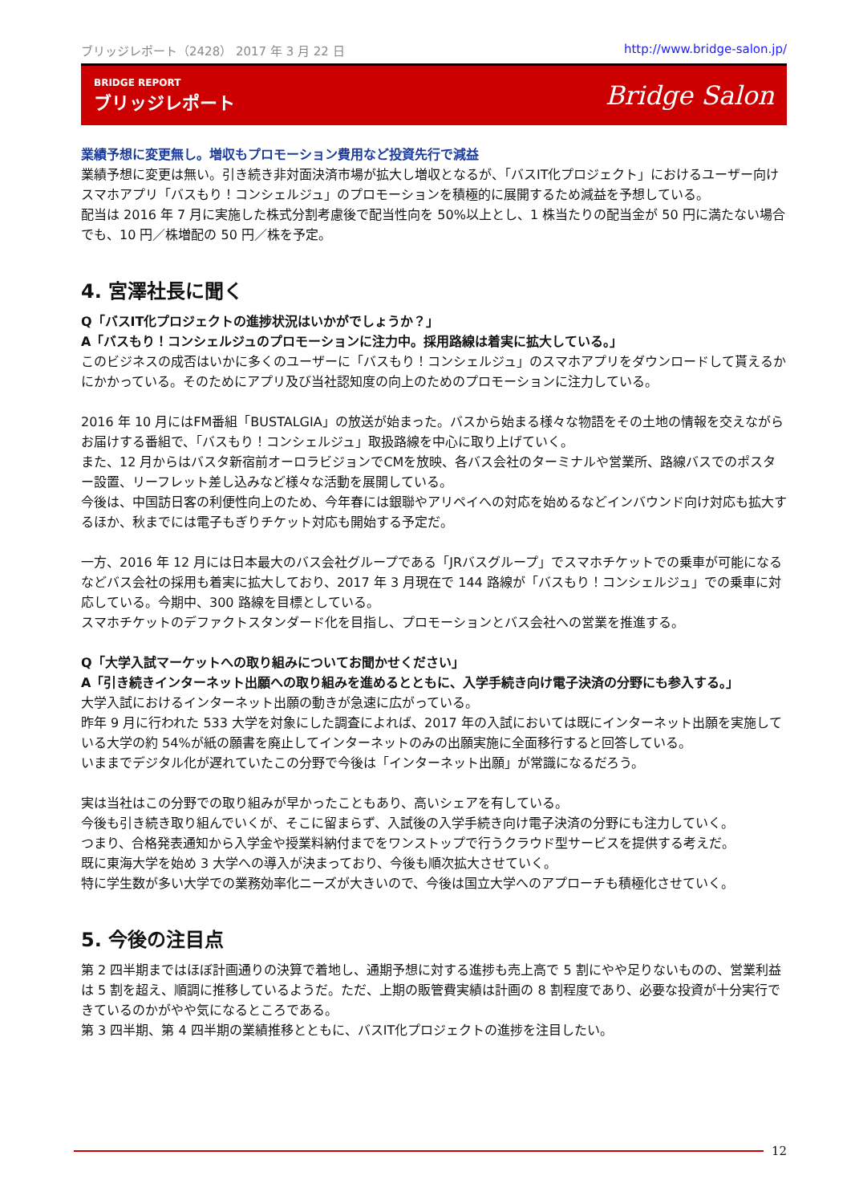ブリッジレポート（2428） 2017 年 3 月 22 日 http://www.bridge-salon.jp/
BRIDGE REPORT
ブリッジレポート
Bridge Salon
業績予想に変更無し。増収もプロモーション費用など投資先行で減益
業績予想に変更は無い。引き続き非対面決済市場が拡大し増収となるが、「バスIT化プロジェクト」におけるユーザー向けスマホアプリ「バスもり！コンシェルジュ」のプロモーションを積極的に展開するため減益を予想している。
配当は 2016 年 7 月に実施した株式分割考慮後で配当性向を 50%以上とし、1 株当たりの配当金が 50 円に満たない場合でも、10 円／株増配の 50 円／株を予定。
4. 宮澤社長に聞く
Q「バスIT化プロジェクトの進捗状況はいかがでしょうか？」
A「バスもり！コンシェルジュのプロモーションに注力中。採用路線は着実に拡大している。」
このビジネスの成否はいかに多くのユーザーに「バスもり！コンシェルジュ」のスマホアプリをダウンロードして貰えるかにかかっている。そのためにアプリ及び当社認知度の向上のためのプロモーションに注力している。
2016 年 10 月にはFM番組「BUSTALGIA」の放送が始まった。バスから始まる様々な物語をその土地の情報を交えながらお届けする番組で、「バスもり！コンシェルジュ」取扱路線を中心に取り上げていく。
また、12 月からはバスタ新宿前オーロラビジョンでCMを放映、各バス会社のターミナルや営業所、路線バスでのポスター設置、リーフレット差し込みなど様々な活動を展開している。
今後は、中国訪日客の利便性向上のため、今年春には銀聯やアリペイへの対応を始めるなどインバウンド向け対応も拡大するほか、秋までには電子もぎりチケット対応も開始する予定だ。
一方、2016 年 12 月には日本最大のバス会社グループである「JRバスグループ」でスマホチケットでの乗車が可能になるなどバス会社の採用も着実に拡大しており、2017 年 3 月現在で 144 路線が「バスもり！コンシェルジュ」での乗車に対応している。今期中、300 路線を目標としている。
スマホチケットのデファクトスタンダード化を目指し、プロモーションとバス会社への営業を推進する。
Q「大学入試マーケットへの取り組みについてお聞かせください」
A「引き続きインターネット出願への取り組みを進めるとともに、入学手続き向け電子決済の分野にも参入する。」
大学入試におけるインターネット出願の動きが急速に広がっている。
昨年 9 月に行われた 533 大学を対象にした調査によれば、2017 年の入試においては既にインターネット出願を実施している大学の約 54%が紙の願書を廃止してインターネットのみの出願実施に全面移行すると回答している。
いままでデジタル化が遅れていたこの分野で今後は「インターネット出願」が常識になるだろう。
実は当社はこの分野での取り組みが早かったこともあり、高いシェアを有している。
今後も引き続き取り組んでいくが、そこに留まらず、入試後の入学手続き向け電子決済の分野にも注力していく。
つまり、合格発表通知から入学金や授業料納付までをワンストップで行うクラウド型サービスを提供する考えだ。
既に東海大学を始め 3 大学への導入が決まっており、今後も順次拡大させていく。
特に学生数が多い大学での業務効率化ニーズが大きいので、今後は国立大学へのアプローチも積極化させていく。
5. 今後の注目点
第 2 四半期まではほぼ計画通りの決算で着地し、通期予想に対する進捗も売上高で 5 割にやや足りないものの、営業利益は 5 割を超え、順調に推移しているようだ。ただ、上期の販管費実績は計画の 8 割程度であり、必要な投資が十分実行できているのかがやや気になるところである。
第 3 四半期、第 4 四半期の業績推移とともに、バスIT化プロジェクトの進捗を注目したい。
12